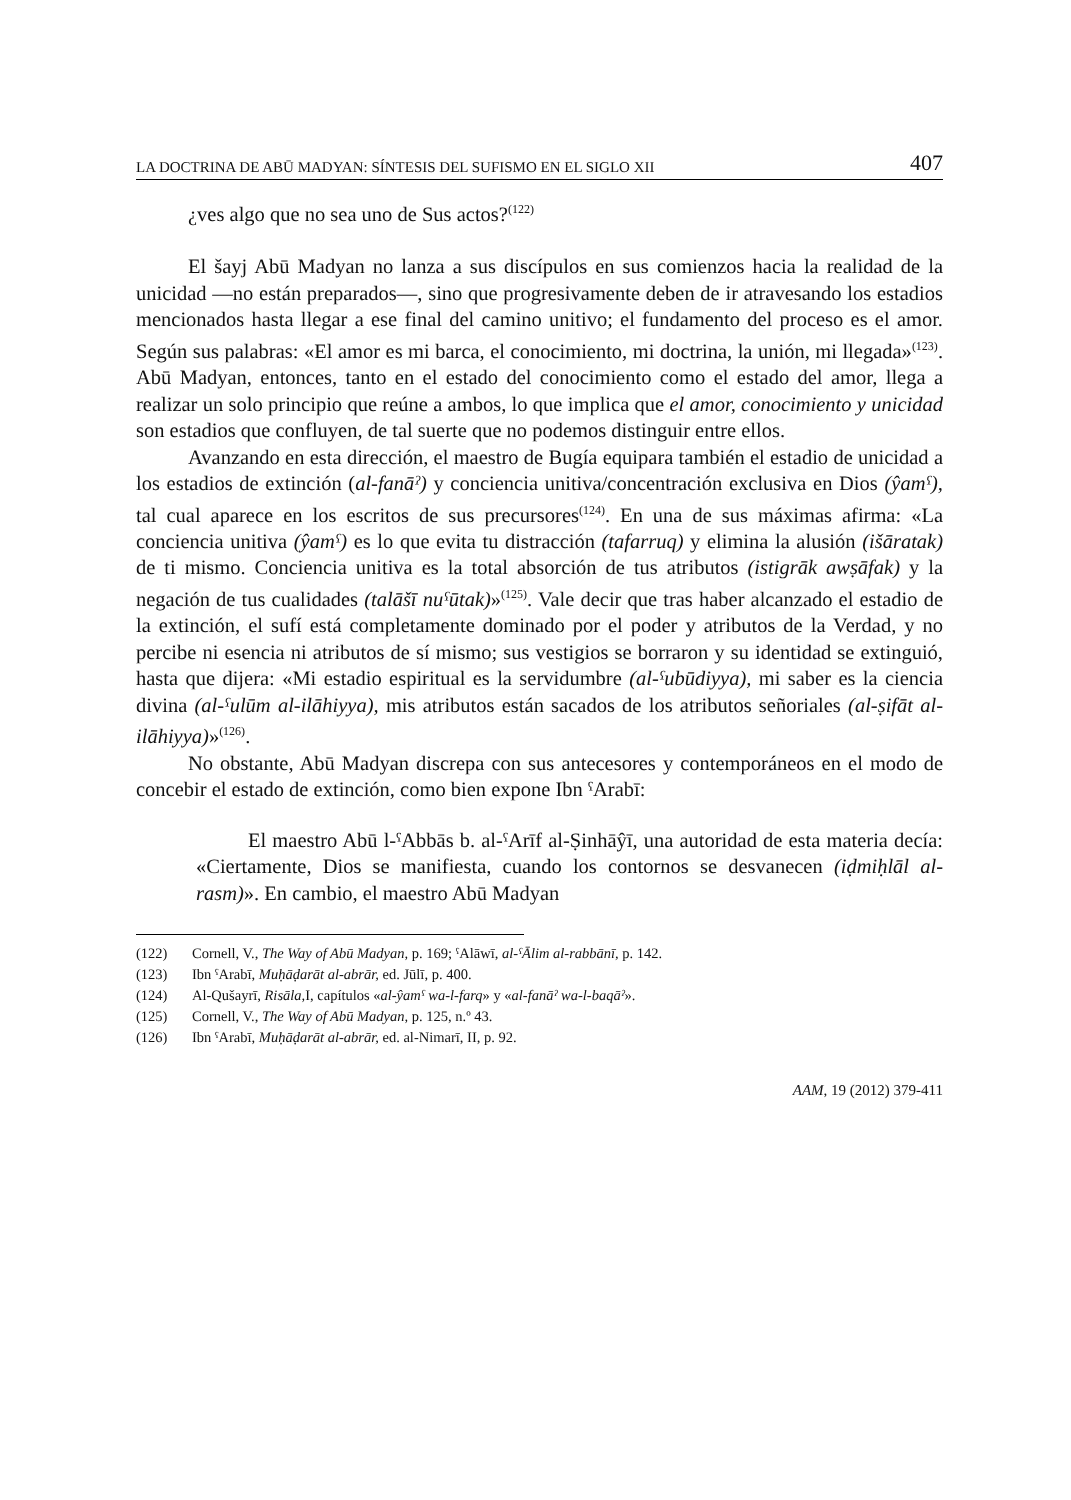LA DOCTRINA DE ABŪ MADYAN: SÍNTESIS DEL SUFISMO EN EL SIGLO XII 407
¿ves algo que no sea uno de Sus actos?<sup>(122)</sup>
El šayj Abū Madyan no lanza a sus discípulos en sus comienzos hacia la realidad de la unicidad —no están preparados—, sino que progresivamente deben de ir atravesando los estadios mencionados hasta llegar a ese final del camino unitivo; el fundamento del proceso es el amor. Según sus palabras: «El amor es mi barca, el conocimiento, mi doctrina, la unión, mi llegada»<sup>(123)</sup>. Abū Madyan, entonces, tanto en el estado del conocimiento como el estado del amor, llega a realizar un solo principio que reúne a ambos, lo que implica que el amor, conocimiento y unicidad son estadios que confluyen, de tal suerte que no podemos distinguir entre ellos.
Avanzando en esta dirección, el maestro de Bugía equipara también el estadio de unicidad a los estadios de extinción (al-fanāˀ) y conciencia unitiva/concentración exclusiva en Dios (ŷamˁ), tal cual aparece en los escritos de sus precursores<sup>(124)</sup>. En una de sus máximas afirma: «La conciencia unitiva (ŷamˁ) es lo que evita tu distracción (tafarruq) y elimina la alusión (išāratak) de ti mismo. Conciencia unitiva es la total absorción de tus atributos (istigrāk awṣāfak) y la negación de tus cualidades (talāšī nuˁūtak)»<sup>(125)</sup>. Vale decir que tras haber alcanzado el estadio de la extinción, el sufí está completamente dominado por el poder y atributos de la Verdad, y no percibe ni esencia ni atributos de sí mismo; sus vestigios se borraron y su identidad se extinguió, hasta que dijera: «Mi estadio espiritual es la servidumbre (al-ˁubūdiyya), mi saber es la ciencia divina (al-ˁulūm al-ilāhiyya), mis atributos están sacados de los atributos señoriales (al-ṣifāt al-ilāhiyya)»<sup>(126)</sup>.
No obstante, Abū Madyan discrepa con sus antecesores y contemporáneos en el modo de concebir el estado de extinción, como bien expone Ibn ˁArabī:
El maestro Abū l-ˁAbbās b. al-ˁArīf al-Ṣinhāŷī, una autoridad de esta materia decía: «Ciertamente, Dios se manifiesta, cuando los contornos se desvanecen (iḍmiḥlāl al-rasm)». En cambio, el maestro Abū Madyan
(122) Cornell, V., The Way of Abū Madyan, p. 169; ˁAlāwī, al-ˁĀlim al-rabbānī, p. 142.
(123) Ibn ˁArabī, Muḥāḍarāt al-abrār, ed. Jūlī, p. 400.
(124) Al-Qušayrī, Risāla, I, capítulos «al-ŷamˁ wa-l-farq» y «al-fanāˀ wa-l-baqāˀ».
(125) Cornell, V., The Way of Abū Madyan, p. 125, n.º 43.
(126) Ibn ˁArabī, Muḥāḍarāt al-abrār, ed. al-Nimarī, II, p. 92.
AAM, 19 (2012) 379-411